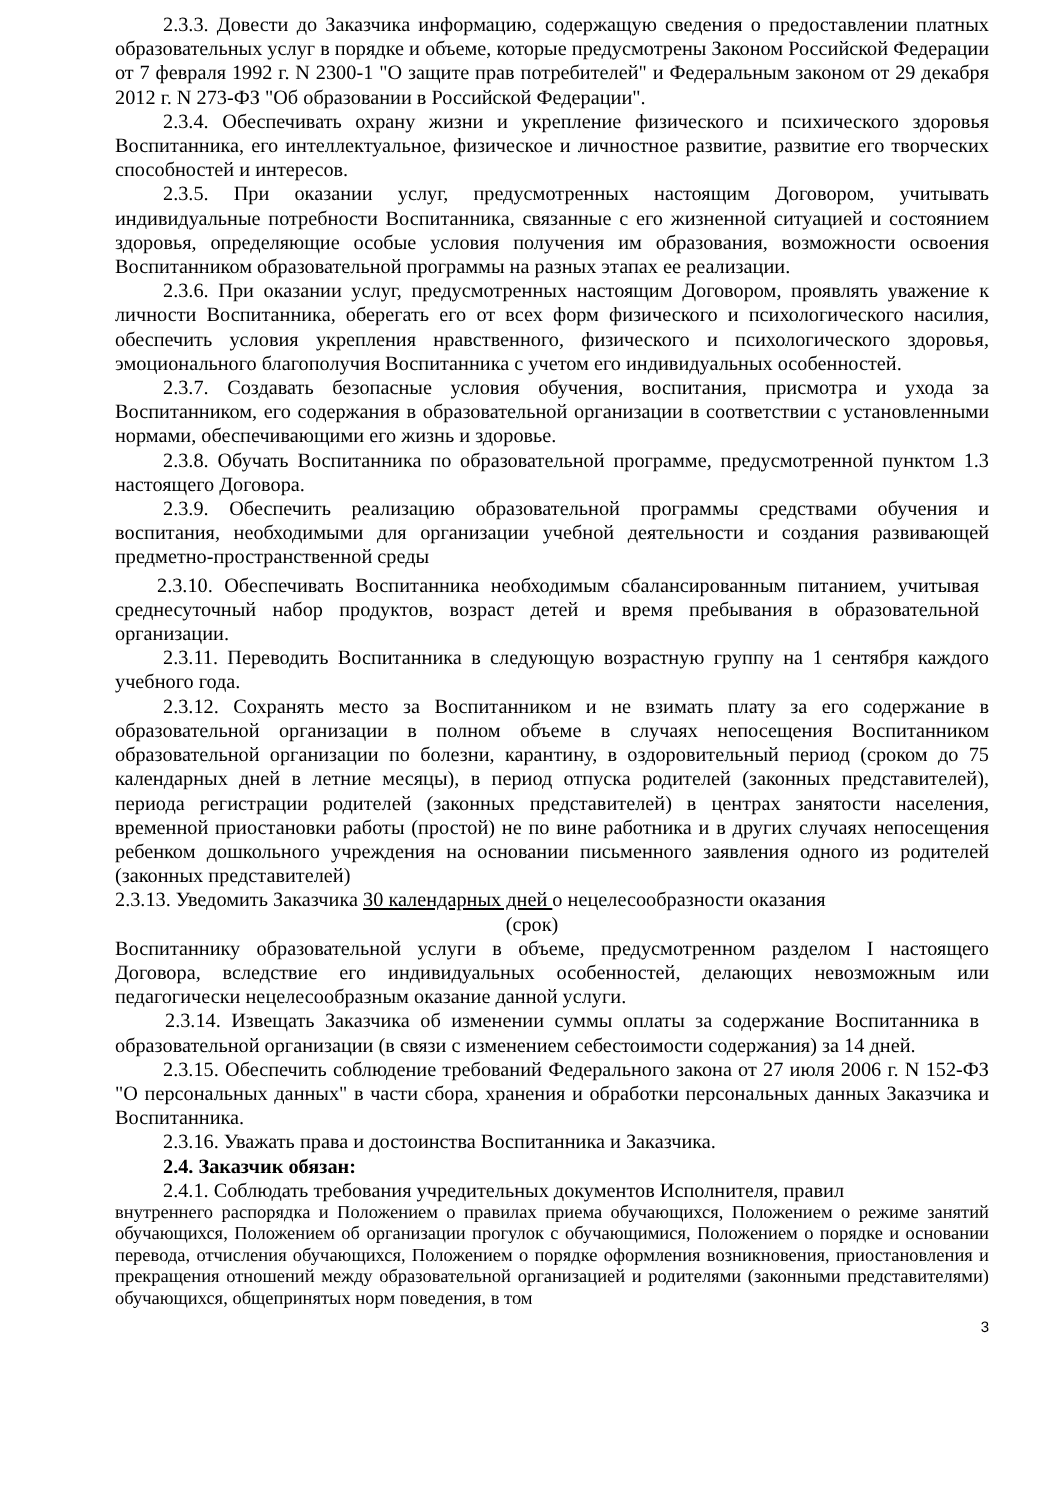2.3.3. Довести до Заказчика информацию, содержащую сведения о предоставлении платных образовательных услуг в порядке и объеме, которые предусмотрены Законом Российской Федерации от 7 февраля 1992 г. N 2300-1 "О защите прав потребителей" и Федеральным законом от 29 декабря 2012 г. N 273-ФЗ "Об образовании в Российской Федерации".
2.3.4. Обеспечивать охрану жизни и укрепление физического и психического здоровья Воспитанника, его интеллектуальное, физическое и личностное развитие, развитие его творческих способностей и интересов.
2.3.5. При оказании услуг, предусмотренных настоящим Договором, учитывать индивидуальные потребности Воспитанника, связанные с его жизненной ситуацией и состоянием здоровья, определяющие особые условия получения им образования, возможности освоения Воспитанником образовательной программы на разных этапах ее реализации.
2.3.6. При оказании услуг, предусмотренных настоящим Договором, проявлять уважение к личности Воспитанника, оберегать его от всех форм физического и психологического насилия, обеспечить условия укрепления нравственного, физического и психологического здоровья, эмоционального благополучия Воспитанника с учетом его индивидуальных особенностей.
2.3.7. Создавать безопасные условия обучения, воспитания, присмотра и ухода за Воспитанником, его содержания в образовательной организации в соответствии с установленными нормами, обеспечивающими его жизнь и здоровье.
2.3.8. Обучать Воспитанника по образовательной программе, предусмотренной пунктом 1.3 настоящего Договора.
2.3.9. Обеспечить реализацию образовательной программы средствами обучения и воспитания, необходимыми для организации учебной деятельности и создания развивающей предметно-пространственной среды
2.3.10. Обеспечивать Воспитанника необходимым сбалансированным питанием, учитывая среднесуточный набор продуктов, возраст детей и время пребывания в образовательной организации.
2.3.11. Переводить Воспитанника в следующую возрастную группу на 1 сентября каждого учебного года.
2.3.12. Сохранять место за Воспитанником и не взимать плату за его содержание в образовательной организации в полном объеме в случаях непосещения Воспитанником образовательной организации по болезни, карантину, в оздоровительный период (сроком до 75 календарных дней в летние месяцы), в период отпуска родителей (законных представителей), периода регистрации родителей (законных представителей) в центрах занятости населения, временной приостановки работы (простой) не по вине работника и в других случаях непосещения ребенком дошкольного учреждения на основании письменного заявления одного из родителей (законных представителей)
2.3.13. Уведомить Заказчика 30 календарных дней о нецелесообразности оказания
(срок)
Воспитаннику образовательной услуги в объеме, предусмотренном разделом I настоящего Договора, вследствие его индивидуальных особенностей, делающих невозможным или педагогически нецелесообразным оказание данной услуги.
2.3.14. Извещать Заказчика об изменении суммы оплаты за содержание Воспитанника в образовательной организации (в связи с изменением себестоимости содержания) за 14 дней.
2.3.15. Обеспечить соблюдение требований Федерального закона от 27 июля 2006 г. N 152-ФЗ "О персональных данных" в части сбора, хранения и обработки персональных данных Заказчика и Воспитанника.
2.3.16. Уважать права и достоинства Воспитанника и Заказчика.
2.4. Заказчик обязан:
2.4.1. Соблюдать требования учредительных документов Исполнителя, правил
внутреннего распорядка и Положением о правилах приема обучающихся, Положением о режиме занятий обучающихся, Положением об организации прогулок с обучающимися, Положением о порядке и основании перевода, отчисления обучающихся, Положением о порядке оформления возникновения, приостановления и прекращения отношений между образовательной организацией и родителями (законными представителями) обучающихся, общепринятых норм поведения, в том
3